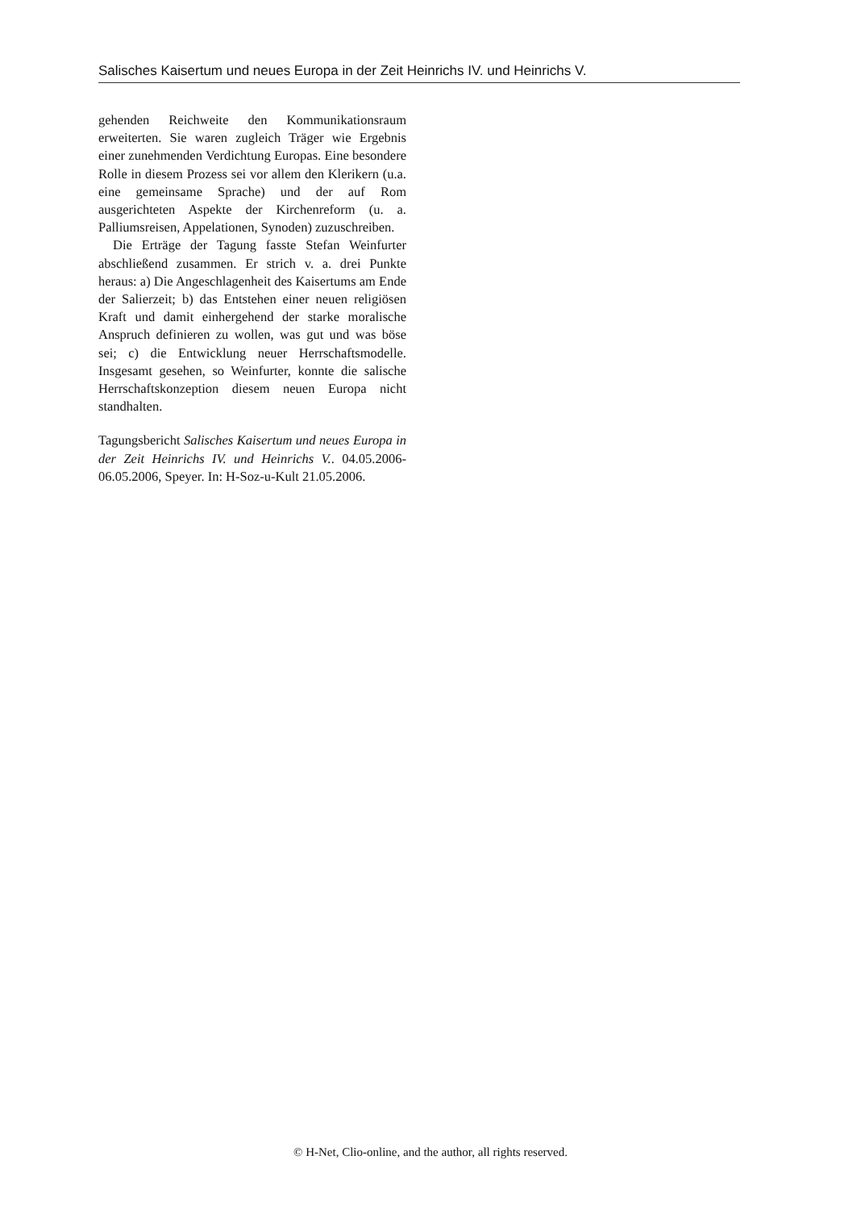Salisches Kaisertum und neues Europa in der Zeit Heinrichs IV. und Heinrichs V.
gehenden Reichweite den Kommunikationsraum erweiterten. Sie waren zugleich Träger wie Ergebnis einer zunehmenden Verdichtung Europas. Eine besondere Rolle in diesem Prozess sei vor allem den Klerikern (u.a. eine gemeinsame Sprache) und der auf Rom ausgerichteten Aspekte der Kirchenreform (u. a. Palliumsreisen, Appelationen, Synoden) zuzuschreiben.
Die Erträge der Tagung fasste Stefan Weinfurter abschließend zusammen. Er strich v. a. drei Punkte heraus: a) Die Angeschlagenheit des Kaisertums am Ende der Salierzeit; b) das Entstehen einer neuen religiösen Kraft und damit einhergehend der starke moralische Anspruch definieren zu wollen, was gut und was böse sei; c) die Entwicklung neuer Herrschaftsmodelle. Insgesamt gesehen, so Weinfurter, konnte die salische Herrschaftskonzeption diesem neuen Europa nicht standhalten.
Tagungsbericht Salisches Kaisertum und neues Europa in der Zeit Heinrichs IV. und Heinrichs V.. 04.05.2006-06.05.2006, Speyer. In: H-Soz-u-Kult 21.05.2006.
© H-Net, Clio-online, and the author, all rights reserved.